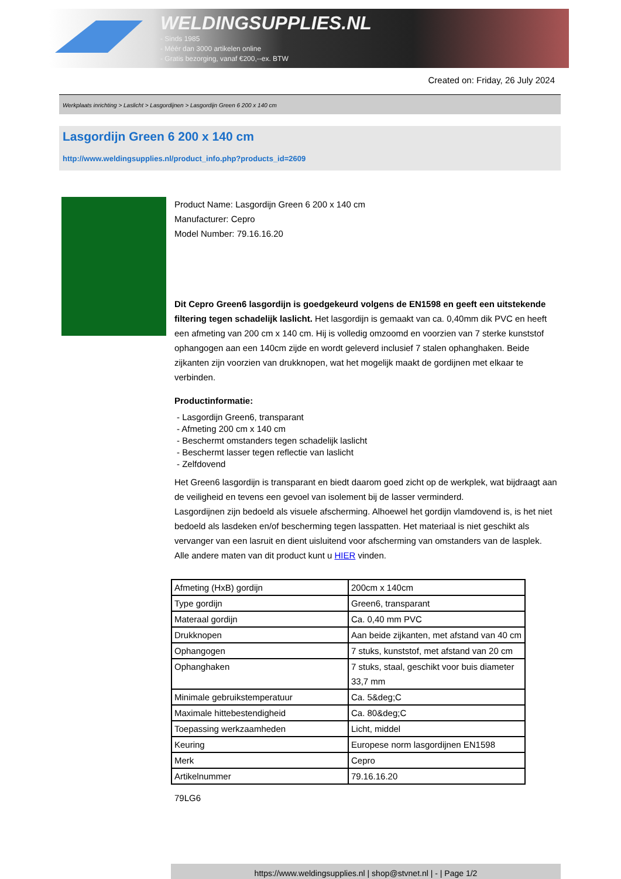WELDINGSUPPLIES.NL
- Sinds 1985
- Méér dan 3000 artikelen online
- Gratis bezorging, vanaf €200,--ex. BTW
Created on: Friday, 26 July 2024
Werkplaats inrichting > Laslicht > Lasgordijnen > Lasgordijn Green 6 200 x 140 cm
Lasgordijn Green 6 200 x 140 cm
http://www.weldingsupplies.nl/product_info.php?products_id=2609
Product Name: Lasgordijn Green 6 200 x 140 cm
Manufacturer: Cepro
Model Number: 79.16.16.20
Dit Cepro Green6 lasgordijn is goedgekeurd volgens de EN1598 en geeft een uitstekende filtering tegen schadelijk laslicht. Het lasgordijn is gemaakt van ca. 0,40mm dik PVC en heeft een afmeting van 200 cm x 140 cm. Hij is volledig omzoomd en voorzien van 7 sterke kunststof ophangogen aan een 140cm zijde en wordt geleverd inclusief 7 stalen ophanghaken. Beide zijkanten zijn voorzien van drukknopen, wat het mogelijk maakt de gordijnen met elkaar te verbinden.
Productinformatie:
- Lasgordijn Green6, transparant
- Afmeting 200 cm x 140 cm
- Beschermt omstanders tegen schadelijk laslicht
- Beschermt lasser tegen reflectie van laslicht
- Zelfdovend
Het Green6 lasgordijn is transparant en biedt daarom goed zicht op de werkplek, wat bijdraagt aan de veiligheid en tevens een gevoel van isolement bij de lasser verminderd.
Lasgordijnen zijn bedoeld als visuele afscherming. Alhoewel het gordijn vlamdovend is, is het niet bedoeld als lasdeken en/of bescherming tegen lasspatten. Het materiaal is niet geschikt als vervanger van een lasruit en dient uisluitend voor afscherming van omstanders van de lasplek.
Alle andere maten van dit product kunt u HIER vinden.
| Afmeting (HxB) gordijn | 200cm x 140cm |
| Type gordijn | Green6, transparant |
| Materaal gordijn | Ca. 0,40 mm PVC |
| Drukknopen | Aan beide zijkanten, met afstand van 40 cm |
| Ophangogen | 7 stuks, kunststof, met afstand van 20 cm |
| Ophanghaken | 7 stuks, staal, geschikt voor buis diameter 33,7 mm |
| Minimale gebruikstemperatuur | Ca. 5&deg;C |
| Maximale hittebestendigheid | Ca. 80&deg;C |
| Toepassing werkzaamheden | Licht, middel |
| Keuring | Europese norm lasgordijnen EN1598 |
| Merk | Cepro |
| Artikelnummer | 79.16.16.20 |
79LG6
https://www.weldingsupplies.nl | shop@stvnet.nl | - | Page 1/2